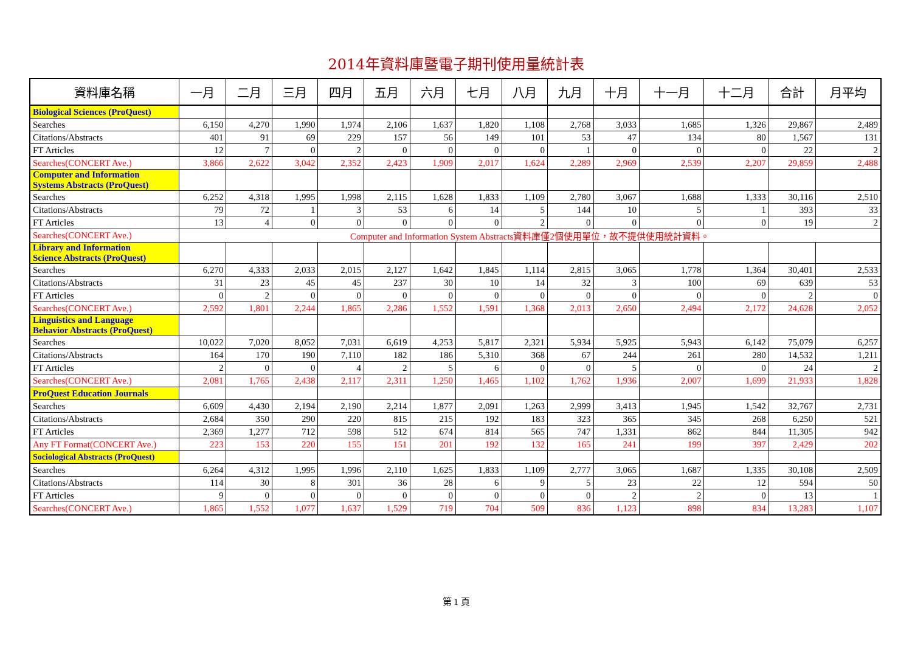2014年資料庫暨電子期刊使用量統計表
| 資料庫名稱 | 一月 | 二月 | 三月 | 四月 | 五月 | 六月 | 七月 | 八月 | 九月 | 十月 | 十一月 | 十二月 | 合計 | 月平均 |
| --- | --- | --- | --- | --- | --- | --- | --- | --- | --- | --- | --- | --- | --- | --- |
| Biological Sciences (ProQuest) | | | | | | | | | | | | | | |
| Searches | 6,150 | 4,270 | 1,990 | 1,974 | 2,106 | 1,637 | 1,820 | 1,108 | 2,768 | 3,033 | 1,685 | 1,326 | 29,867 | 2,489 |
| Citations/Abstracts | 401 | 91 | 69 | 229 | 157 | 56 | 149 | 101 | 53 | 47 | 134 | 80 | 1,567 | 131 |
| FT Articles | 12 | 7 | 0 | 2 | 0 | 0 | 0 | 0 | 1 | 0 | 0 | 0 | 22 | 2 |
| Searches(CONCERT Ave.) | 3,866 | 2,622 | 3,042 | 2,352 | 2,423 | 1,909 | 2,017 | 1,624 | 2,289 | 2,969 | 2,539 | 2,207 | 29,859 | 2,488 |
| Computer and Information Systems Abstracts (ProQuest) | | | | | | | | | | | | | | |
| Searches | 6,252 | 4,318 | 1,995 | 1,998 | 2,115 | 1,628 | 1,833 | 1,109 | 2,780 | 3,067 | 1,688 | 1,333 | 30,116 | 2,510 |
| Citations/Abstracts | 79 | 72 | 1 | 3 | 53 | 6 | 14 | 5 | 144 | 10 | 5 | 1 | 393 | 33 |
| FT Articles | 13 | 4 | 0 | 0 | 0 | 0 | 0 | 2 | 0 | 0 | 0 | 0 | 19 | 2 |
| Searches(CONCERT Ave.) | Computer and Information System Abstracts資料庫僅2個使用單位，故不提供使用統計資料。 | | | | | | | | | | | | | |
| Library and Information Science Abstracts (ProQuest) | | | | | | | | | | | | | | |
| Searches | 6,270 | 4,333 | 2,033 | 2,015 | 2,127 | 1,642 | 1,845 | 1,114 | 2,815 | 3,065 | 1,778 | 1,364 | 30,401 | 2,533 |
| Citations/Abstracts | 31 | 23 | 45 | 45 | 237 | 30 | 10 | 14 | 32 | 3 | 100 | 69 | 639 | 53 |
| FT Articles | 0 | 2 | 0 | 0 | 0 | 0 | 0 | 0 | 0 | 0 | 0 | 0 | 2 | 0 |
| Searches(CONCERT Ave.) | 2,592 | 1,801 | 2,244 | 1,865 | 2,286 | 1,552 | 1,591 | 1,368 | 2,013 | 2,650 | 2,494 | 2,172 | 24,628 | 2,052 |
| Linguistics and Language Behavior Abstracts (ProQuest) | | | | | | | | | | | | | | |
| Searches | 10,022 | 7,020 | 8,052 | 7,031 | 6,619 | 4,253 | 5,817 | 2,321 | 5,934 | 5,925 | 5,943 | 6,142 | 75,079 | 6,257 |
| Citations/Abstracts | 164 | 170 | 190 | 7,110 | 182 | 186 | 5,310 | 368 | 67 | 244 | 261 | 280 | 14,532 | 1,211 |
| FT Articles | 2 | 0 | 0 | 4 | 2 | 5 | 6 | 0 | 0 | 5 | 0 | 0 | 24 | 2 |
| Searches(CONCERT Ave.) | 2,081 | 1,765 | 2,438 | 2,117 | 2,311 | 1,250 | 1,465 | 1,102 | 1,762 | 1,936 | 2,007 | 1,699 | 21,933 | 1,828 |
| ProQuest Education Journals | | | | | | | | | | | | | | |
| Searches | 6,609 | 4,430 | 2,194 | 2,190 | 2,214 | 1,877 | 2,091 | 1,263 | 2,999 | 3,413 | 1,945 | 1,542 | 32,767 | 2,731 |
| Citations/Abstracts | 2,684 | 350 | 290 | 220 | 815 | 215 | 192 | 183 | 323 | 365 | 345 | 268 | 6,250 | 521 |
| FT Articles | 2,369 | 1,277 | 712 | 598 | 512 | 674 | 814 | 565 | 747 | 1,331 | 862 | 844 | 11,305 | 942 |
| Any FT Format(CONCERT Ave.) | 223 | 153 | 220 | 155 | 151 | 201 | 192 | 132 | 165 | 241 | 199 | 397 | 2,429 | 202 |
| Sociological Abstracts (ProQuest) | | | | | | | | | | | | | | |
| Searches | 6,264 | 4,312 | 1,995 | 1,996 | 2,110 | 1,625 | 1,833 | 1,109 | 2,777 | 3,065 | 1,687 | 1,335 | 30,108 | 2,509 |
| Citations/Abstracts | 114 | 30 | 8 | 301 | 36 | 28 | 6 | 9 | 5 | 23 | 22 | 12 | 594 | 50 |
| FT Articles | 9 | 0 | 0 | 0 | 0 | 0 | 0 | 0 | 0 | 2 | 2 | 0 | 13 | 1 |
| Searches(CONCERT Ave.) | 1,865 | 1,552 | 1,077 | 1,637 | 1,529 | 719 | 704 | 509 | 836 | 1,123 | 898 | 834 | 13,283 | 1,107 |
第 1 頁